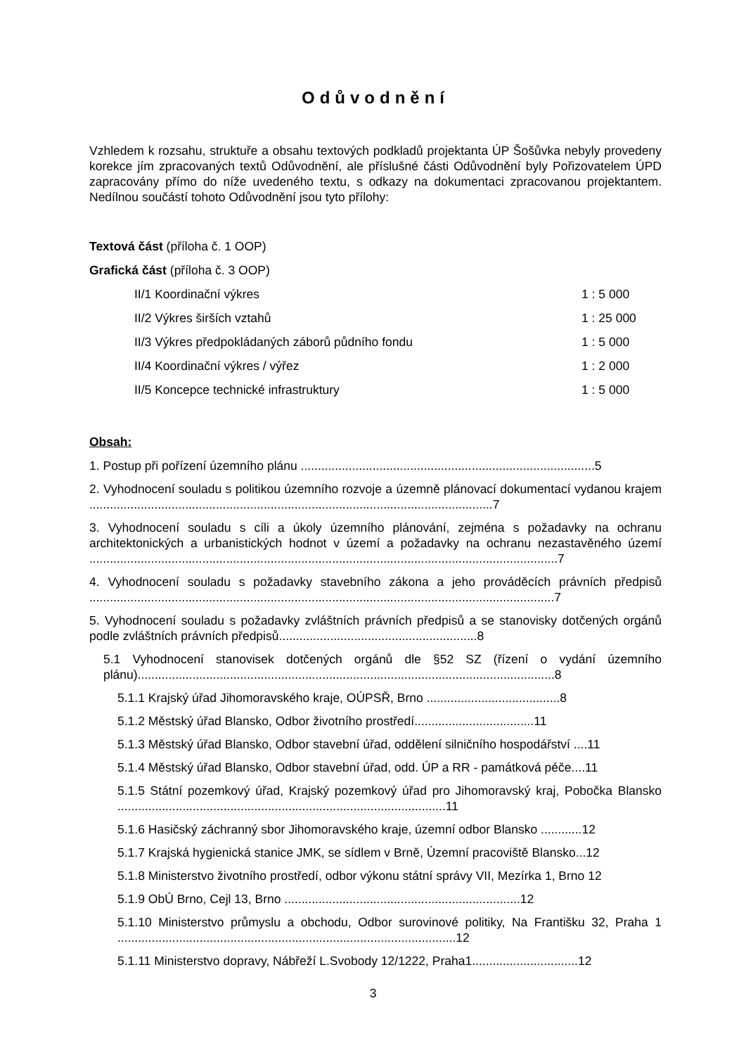Odůvodnění
Vzhledem k rozsahu, struktuře a obsahu textových podkladů projektanta ÚP Šošůvka nebyly provedeny korekce jím zpracovaných textů Odůvodnění, ale příslušné části Odůvodnění byly Pořizovatelem ÚPD zapracovány přímo do níže uvedeného textu, s odkazy na dokumentaci zpracovanou projektantem. Nedílnou součástí tohoto Odůvodnění jsou tyto přílohy:
Textová část (příloha č. 1 OOP)
Grafická část (příloha č. 3 OOP)
II/1 Koordinační výkres 1 : 5 000
II/2 Výkres širších vztahů 1 : 25 000
II/3 Výkres předpokládaných záborů půdního fondu 1 : 5 000
II/4 Koordinační výkres / výřez 1 : 2 000
II/5 Koncepce technické infrastruktury 1 : 5 000
Obsah:
1. Postup při pořízení územního plánu ......................................................................................5
2. Vyhodnocení souladu s politikou územního rozvoje a územně plánovací dokumentací vydanou krajem ......................................................................................................................7
3. Vyhodnocení souladu s cíli a úkoly územního plánování, zejména s požadavky na ochranu architektonických a urbanistických hodnot v území a požadavky na ochranu nezastavěného území .........................................................................................................................................7
4. Vyhodnocení souladu s požadavky stavebního zákona a jeho prováděcích právních předpisů ........................................................................................................................................7
5. Vyhodnocení souladu s požadavky zvláštních právních předpisů a se stanovisky dotčených orgánů podle zvláštních právních předpisů..........................................................8
5.1 Vyhodnocení stanovisek dotčených orgánů dle §52 SZ (řízení o vydání územního plánu)..........................................................................................................................8
5.1.1 Krajský úřad Jihomoravského kraje, OÚPSŘ, Brno .......................................8
5.1.2 Městský úřad Blansko, Odbor životního prostředí...................................11
5.1.3 Městský úřad Blansko, Odbor stavební úřad, oddělení silničního hospodářství ....11
5.1.4 Městský úřad Blansko, Odbor stavební úřad, odd. ÚP a RR - památková péče....11
5.1.5 Státní pozemkový úřad, Krajský pozemkový úřad pro Jihomoravský kraj, Pobočka Blansko ................................................................................................11
5.1.6 Hasičský záchranný sbor Jihomoravského kraje, územní odbor Blansko ............12
5.1.7 Krajská hygienická stanice JMK, se sídlem v Brně, Územní pracoviště Blansko...12
5.1.8 Ministerstvo životního prostředí, odbor výkonu státní správy VII, Mezírka 1, Brno 12
5.1.9 ObÚ Brno, Cejl 13, Brno .....................................................................12
5.1.10 Ministerstvo průmyslu a obchodu, Odbor surovinové politiky, Na Františku 32, Praha 1 ...................................................................................................12
5.1.11 Ministerstvo dopravy, Nábřeží L.Svobody 12/1222, Praha1...............................12
3